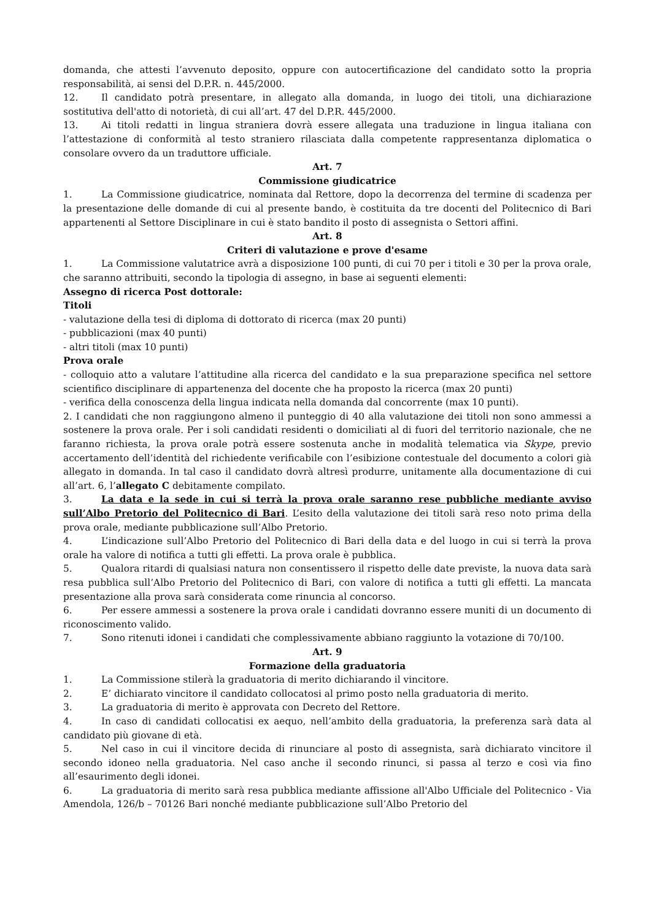domanda, che attesti l’avvenuto deposito, oppure con autocertificazione del candidato sotto la propria responsabilità, ai sensi del D.P.R. n. 445/2000.
12. Il candidato potrà presentare, in allegato alla domanda, in luogo dei titoli, una dichiarazione sostitutiva dell'atto di notorietà, di cui all’art. 47 del D.P.R. 445/2000.
13. Ai titoli redatti in lingua straniera dovrà essere allegata una traduzione in lingua italiana con l’attestazione di conformità al testo straniero rilasciata dalla competente rappresentanza diplomatica o consolare ovvero da un traduttore ufficiale.
Art. 7
Commissione giudicatrice
1. La Commissione giudicatrice, nominata dal Rettore, dopo la decorrenza del termine di scadenza per la presentazione delle domande di cui al presente bando, è costituita da tre docenti del Politecnico di Bari appartenenti al Settore Disciplinare in cui è stato bandito il posto di assegnista o Settori affini.
Art. 8
Criteri di valutazione e prove d'esame
1. La Commissione valutatrice avrà a disposizione 100 punti, di cui 70 per i titoli e 30 per la prova orale, che saranno attribuiti, secondo la tipologia di assegno, in base ai seguenti elementi:
Assegno di ricerca Post dottorale:
Titoli
- valutazione della tesi di diploma di dottorato di ricerca (max 20 punti)
- pubblicazioni (max 40 punti)
- altri titoli (max 10 punti)
Prova orale
- colloquio atto a valutare l’attitudine alla ricerca del candidato e la sua preparazione specifica nel settore scientifico disciplinare di appartenenza del docente che ha proposto la ricerca (max 20 punti)
- verifica della conoscenza della lingua indicata nella domanda dal concorrente (max 10 punti).
2. I candidati che non raggiungono almeno il punteggio di 40 alla valutazione dei titoli non sono ammessi a sostenere la prova orale. Per i soli candidati residenti o domiciliati al di fuori del territorio nazionale, che ne faranno richiesta, la prova orale potrà essere sostenuta anche in modalità telematica via Skype, previo accertamento dell’identità del richiedente verificabile con l’esibizione contestuale del documento a colori già allegato in domanda. In tal caso il candidato dovrà altresì produrre, unitamente alla documentazione di cui all’art. 6, l’allegato C debitamente compilato.
3. La data e la sede in cui si terrà la prova orale saranno rese pubbliche mediante avviso sull’Albo Pretorio del Politecnico di Bari. L’esito della valutazione dei titoli sarà reso noto prima della prova orale, mediante pubblicazione sull’Albo Pretorio.
4. L’indicazione sull’Albo Pretorio del Politecnico di Bari della data e del luogo in cui si terrà la prova orale ha valore di notifica a tutti gli effetti. La prova orale è pubblica.
5. Qualora ritardi di qualsiasi natura non consentissero il rispetto delle date previste, la nuova data sarà resa pubblica sull’Albo Pretorio del Politecnico di Bari, con valore di notifica a tutti gli effetti. La mancata presentazione alla prova sarà considerata come rinuncia al concorso.
6. Per essere ammessi a sostenere la prova orale i candidati dovranno essere muniti di un documento di riconoscimento valido.
7. Sono ritenuti idonei i candidati che complessivamente abbiano raggiunto la votazione di 70/100.
Art. 9
Formazione della graduatoria
1. La Commissione stilerà la graduatoria di merito dichiarando il vincitore.
2. E’ dichiarato vincitore il candidato collocatosi al primo posto nella graduatoria di merito.
3. La graduatoria di merito è approvata con Decreto del Rettore.
4. In caso di candidati collocatisi ex aequo, nell’ambito della graduatoria, la preferenza sarà data al candidato più giovane di età.
5. Nel caso in cui il vincitore decida di rinunciare al posto di assegnista, sarà dichiarato vincitore il secondo idoneo nella graduatoria. Nel caso anche il secondo rinunci, si passa al terzo e così via fino all’esaurimento degli idonei.
6. La graduatoria di merito sarà resa pubblica mediante affissione all'Albo Ufficiale del Politecnico - Via Amendola, 126/b – 70126 Bari nonché mediante pubblicazione sull’Albo Pretorio del